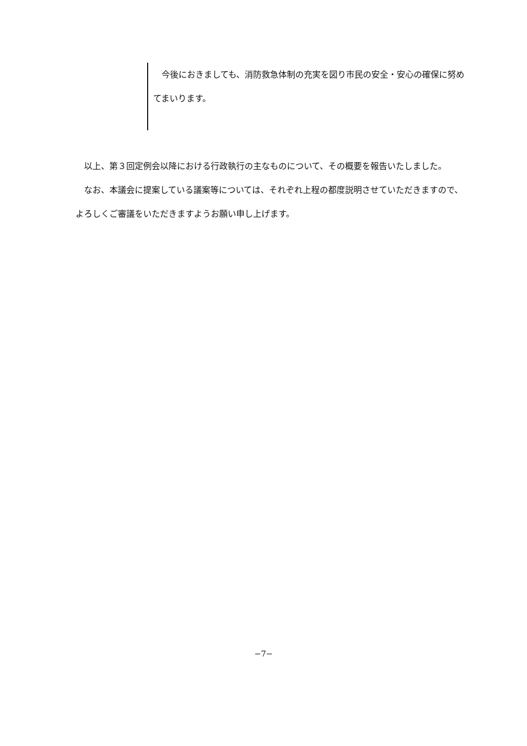今後におきましても、消防救急体制の充実を図り市民の安全・安心の確保に努めてまいります。
　以上、第３回定例会以降における行政執行の主なものについて、その概要を報告いたしました。
　なお、本議会に提案している議案等については、それぞれ上程の都度説明させていただきますので、よろしくご審議をいただきますようお願い申し上げます。
−7−